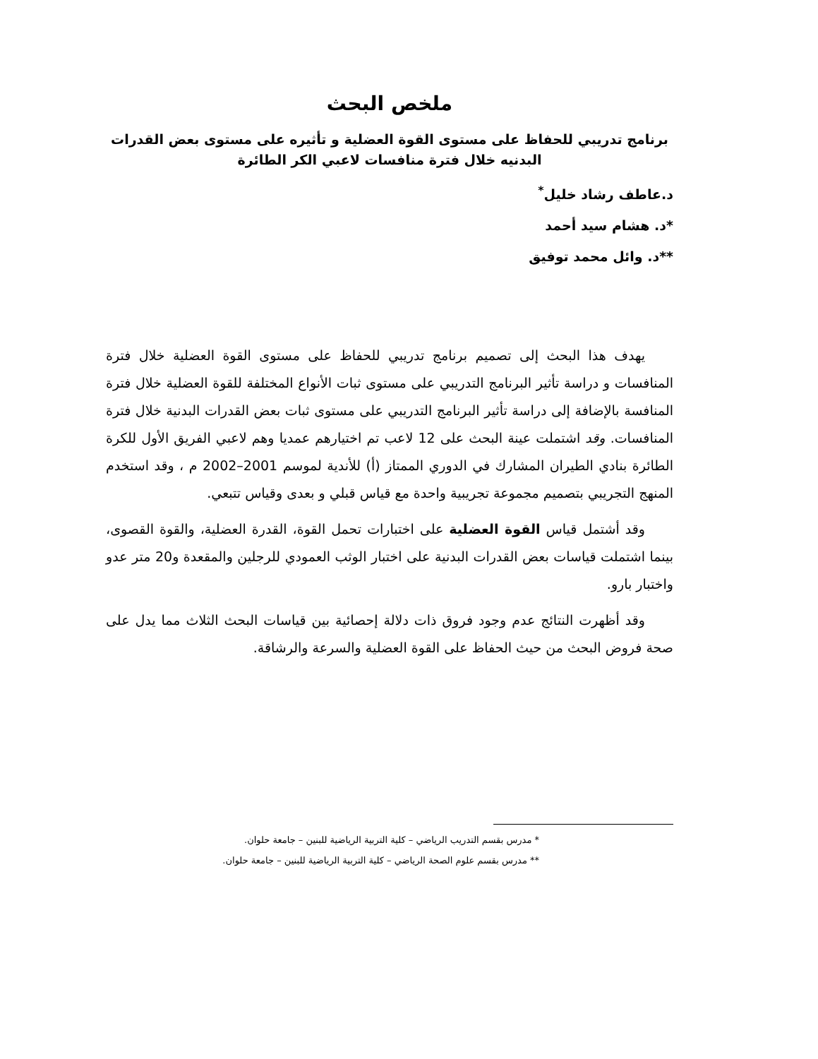ملخص البحث
برنامج تدريبي للحفاظ على مستوى القوة العضلية و تأثيره على مستوى بعض القدرات البدنيه خلال فترة منافسات لاعبي الكر الطائرة
د.عاطف رشاد خليل<sup>*</sup>
*د. هشام سيد أحمد
**د. وائل محمد توفيق
يهدف هذا البحث إلى تصميم برنامج تدريبي للحفاظ على مستوى القوة العضلية خلال فترة المنافسات و دراسة تأثير البرنامج التدريبي على مستوى ثبات الأنواع المختلفة للقوة العضلية خلال فترة المنافسة بالإضافة إلى دراسة تأثير البرنامج التدريبي على مستوى ثبات بعض القدرات البدنية خلال فترة المنافسات. وقد اشتملت عينة البحث على 12 لاعب تم اختيارهم عمديا وهم لاعبي الفريق الأول للكرة الطائرة بنادي الطيران المشارك في الدوري الممتاز (أ) للأندية لموسم 2001–2002 م ، وقد استخدم المنهج التجريبي بتصميم مجموعة تجريبية واحدة مع قياس قبلي و بعدى وقياس تتبعي.
وقد أشتمل قياس القوة العضلية على اختبارات تحمل القوة، القدرة العضلية، والقوة القصوى، بينما اشتملت قياسات بعض القدرات البدنية على اختبار الوثب العمودي للرجلين والمقعدة و20 متر عدو واختبار بارو.
وقد أظهرت النتائج عدم وجود فروق ذات دلالة إحصائية بين قياسات البحث الثلاث مما يدل على صحة فروض البحث من حيث الحفاظ على القوة العضلية والسرعة والرشاقة.
* مدرس بقسم التدريب الرياضي – كلية التربية الرياضية للبنين – جامعة حلوان.
** مدرس بقسم علوم الصحة الرياضي – كلية التربية الرياضية للبنين – جامعة حلوان.